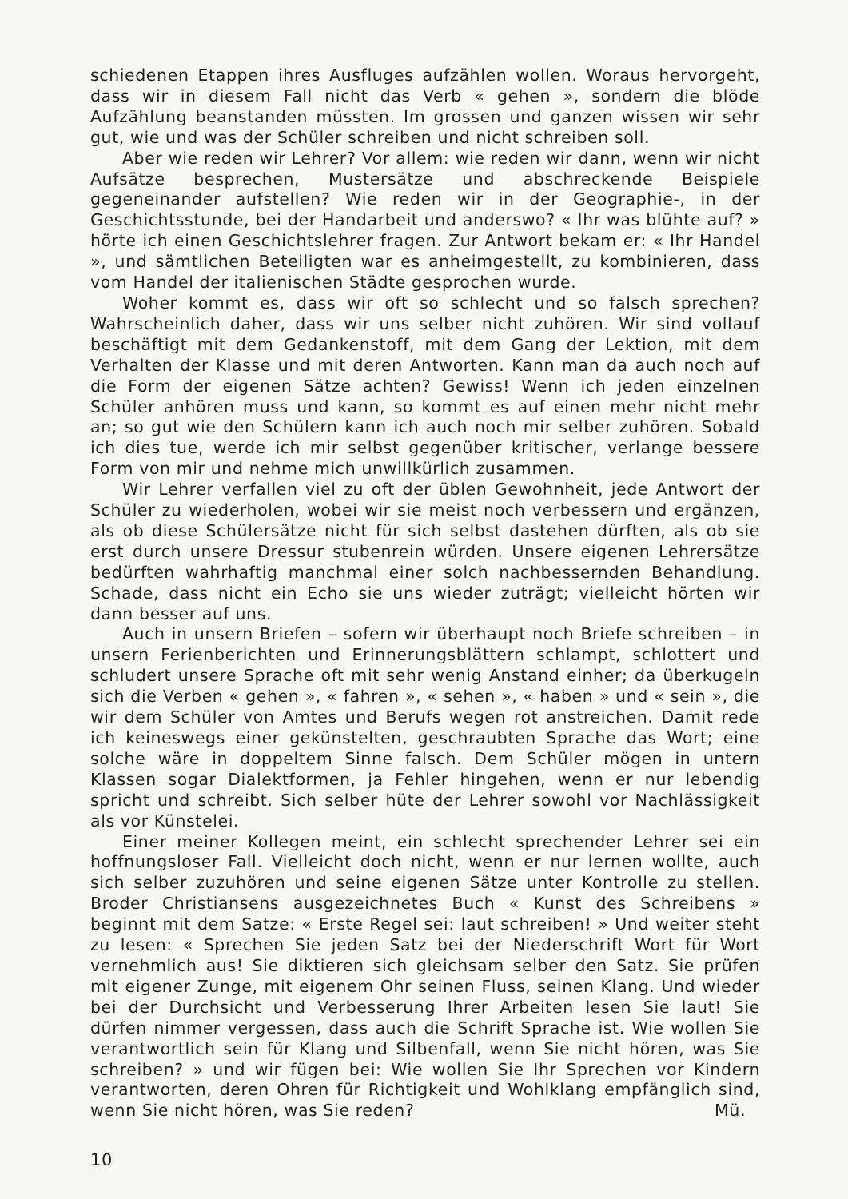schiedenen Etappen ihres Ausfluges aufzählen wollen. Woraus hervorgeht, dass wir in diesem Fall nicht das Verb « gehen », sondern die blöde Aufzählung beanstanden müssten. Im grossen und ganzen wissen wir sehr gut, wie und was der Schüler schreiben und nicht schreiben soll.
Aber wie reden wir Lehrer? Vor allem: wie reden wir dann, wenn wir nicht Aufsätze besprechen, Mustersätze und abschreckende Beispiele gegeneinander aufstellen? Wie reden wir in der Geographie-, in der Geschichtsstunde, bei der Handarbeit und anderswo? « Ihr was blühte auf? » hörte ich einen Geschichtslehrer fragen. Zur Antwort bekam er: « Ihr Handel », und sämtlichen Beteiligten war es anheimgestellt, zu kombinieren, dass vom Handel der italienischen Städte gesprochen wurde.
Woher kommt es, dass wir oft so schlecht und so falsch sprechen? Wahrscheinlich daher, dass wir uns selber nicht zuhören. Wir sind vollauf beschäftigt mit dem Gedankenstoff, mit dem Gang der Lektion, mit dem Verhalten der Klasse und mit deren Antworten. Kann man da auch noch auf die Form der eigenen Sätze achten? Gewiss! Wenn ich jeden einzelnen Schüler anhören muss und kann, so kommt es auf einen mehr nicht mehr an; so gut wie den Schülern kann ich auch noch mir selber zuhören. Sobald ich dies tue, werde ich mir selbst gegenüber kritischer, verlange bessere Form von mir und nehme mich unwillkürlich zusammen.
Wir Lehrer verfallen viel zu oft der üblen Gewohnheit, jede Antwort der Schüler zu wiederholen, wobei wir sie meist noch verbessern und ergänzen, als ob diese Schülersätze nicht für sich selbst dastehen dürften, als ob sie erst durch unsere Dressur stubenrein würden. Unsere eigenen Lehrersätze bedürften wahrhaftig manchmal einer solch nachbessernden Behandlung. Schade, dass nicht ein Echo sie uns wieder zuträgt; vielleicht hörten wir dann besser auf uns.
Auch in unsern Briefen – sofern wir überhaupt noch Briefe schreiben – in unsern Ferienberichten und Erinnerungsblättern schlampt, schlottert und schludert unsere Sprache oft mit sehr wenig Anstand einher; da überkugeln sich die Verben « gehen », « fahren », « sehen », « haben » und « sein », die wir dem Schüler von Amtes und Berufs wegen rot anstreichen. Damit rede ich keineswegs einer gekünstelten, geschraubten Sprache das Wort; eine solche wäre in doppeltem Sinne falsch. Dem Schüler mögen in untern Klassen sogar Dialektformen, ja Fehler hingehen, wenn er nur lebendig spricht und schreibt. Sich selber hüte der Lehrer sowohl vor Nachlässigkeit als vor Künstelei.
Einer meiner Kollegen meint, ein schlecht sprechender Lehrer sei ein hoffnungsloser Fall. Vielleicht doch nicht, wenn er nur lernen wollte, auch sich selber zuzuhören und seine eigenen Sätze unter Kontrolle zu stellen. Broder Christiansens ausgezeichnetes Buch « Kunst des Schreibens » beginnt mit dem Satze: « Erste Regel sei: laut schreiben! » Und weiter steht zu lesen: « Sprechen Sie jeden Satz bei der Niederschrift Wort für Wort vernehmlich aus! Sie diktieren sich gleichsam selber den Satz. Sie prüfen mit eigener Zunge, mit eigenem Ohr seinen Fluss, seinen Klang. Und wieder bei der Durchsicht und Verbesserung Ihrer Arbeiten lesen Sie laut! Sie dürfen nimmer vergessen, dass auch die Schrift Sprache ist. Wie wollen Sie verantwortlich sein für Klang und Silbenfall, wenn Sie nicht hören, was Sie schreiben? » und wir fügen bei: Wie wollen Sie Ihr Sprechen vor Kindern verantworten, deren Ohren für Richtigkeit und Wohlklang empfänglich sind, wenn Sie nicht hören, was Sie reden? Mü.
10